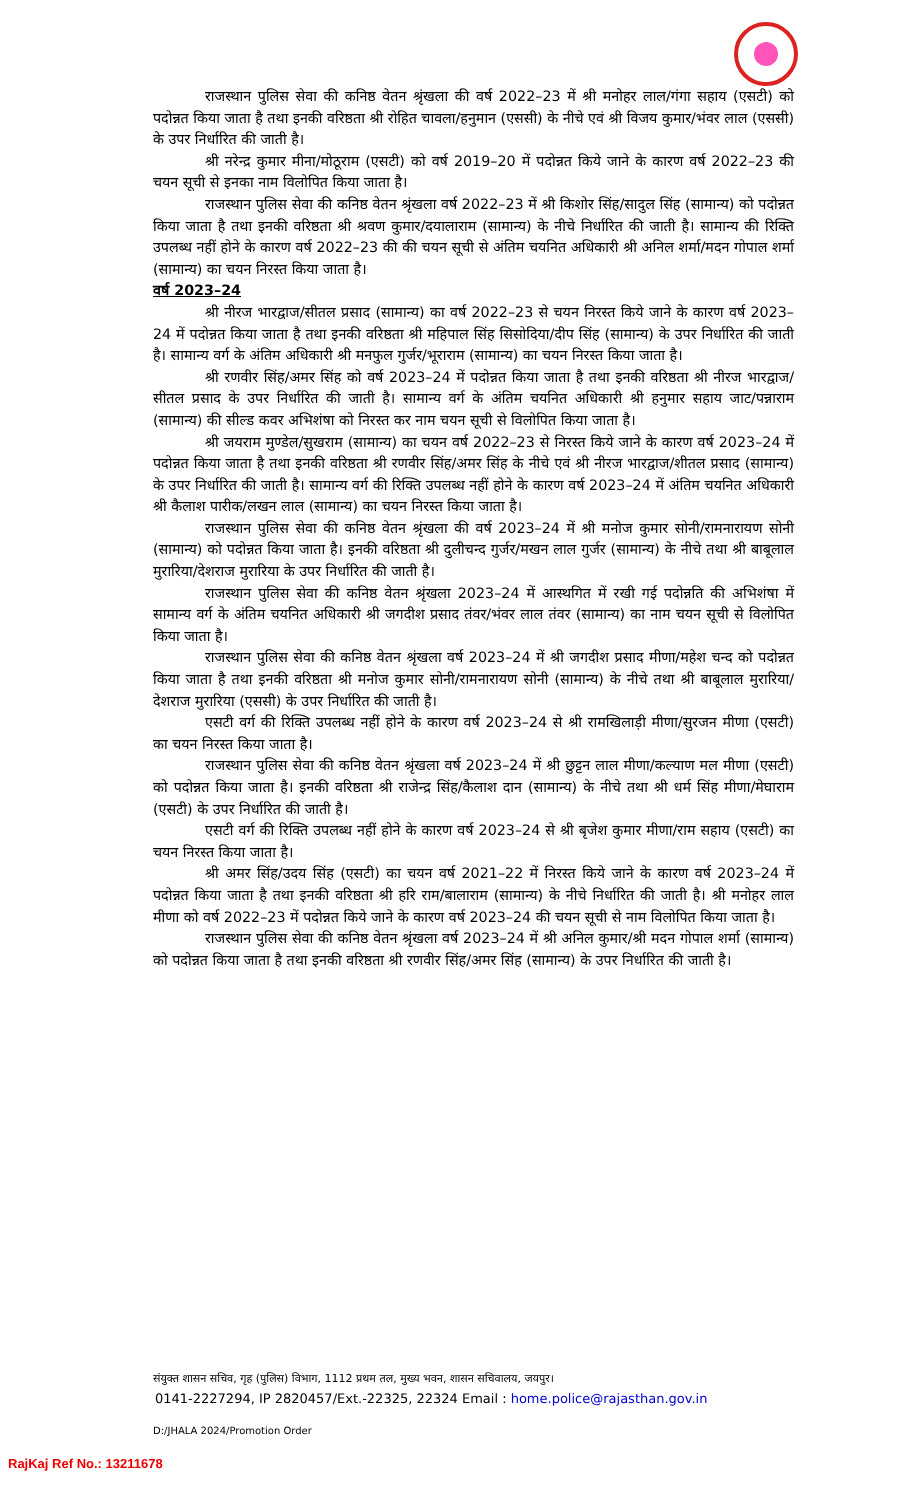राजस्थान पुलिस सेवा की कनिष्ठ वेतन श्रृंखला की वर्ष 2022–23 में श्री मनोहर लाल/गंगा सहाय (एसटी) को पदोन्नत किया जाता है तथा इनकी वरिष्ठता श्री रोहित चावला/हनुमान (एससी) के नीचे एवं श्री विजय कुमार/भंवर लाल (एससी) के उपर निर्धारित की जाती है।
श्री नरेन्द्र कुमार मीना/मोठूराम (एसटी) को वर्ष 2019–20 में पदोन्नत किये जाने के कारण वर्ष 2022–23 की चयन सूची से इनका नाम विलोपित किया जाता है।
राजस्थान पुलिस सेवा की कनिष्ठ वेतन श्रृंखला वर्ष 2022–23 में श्री किशोर सिंह/सादुल सिंह (सामान्य) को पदोन्नत किया जाता है तथा इनकी वरिष्ठता श्री श्रवण कुमार/दयालाराम (सामान्य) के नीचे निर्धारित की जाती है। सामान्य की रिक्ति उपलब्ध नहीं होने के कारण वर्ष 2022–23 की की चयन सूची से अंतिम चयनित अधिकारी श्री अनिल शर्मा/मदन गोपाल शर्मा (सामान्य) का चयन निरस्त किया जाता है।
वर्ष 2023–24
श्री नीरज भारद्वाज/सीतल प्रसाद (सामान्य) का वर्ष 2022–23 से चयन निरस्त किये जाने के कारण वर्ष 2023–24 में पदोन्नत किया जाता है तथा इनकी वरिष्ठता श्री महिपाल सिंह सिसोदिया/दीप सिंह (सामान्य) के उपर निर्धारित की जाती है। सामान्य वर्ग के अंतिम अधिकारी श्री मनफुल गुर्जर/भूराराम (सामान्य) का चयन निरस्त किया जाता है।
श्री रणवीर सिंह/अमर सिंह को वर्ष 2023–24 में पदोन्नत किया जाता है तथा इनकी वरिष्ठता श्री नीरज भारद्वाज/सीतल प्रसाद के उपर निर्धारित की जाती है। सामान्य वर्ग के अंतिम चयनित अधिकारी श्री हनुमार सहाय जाट/पन्नाराम (सामान्य) की सील्ड कवर अभिशंषा को निरस्त कर नाम चयन सूची से विलोपित किया जाता है।
श्री जयराम मुण्डेल/सुखराम (सामान्य) का चयन वर्ष 2022–23 से निरस्त किये जाने के कारण वर्ष 2023–24 में पदोन्नत किया जाता है तथा इनकी वरिष्ठता श्री रणवीर सिंह/अमर सिंह के नीचे एवं श्री नीरज भारद्वाज/शीतल प्रसाद (सामान्य) के उपर निर्धारित की जाती है। सामान्य वर्ग की रिक्ति उपलब्ध नहीं होने के कारण वर्ष 2023–24 में अंतिम चयनित अधिकारी श्री कैलाश पारीक/लखन लाल (सामान्य) का चयन निरस्त किया जाता है।
राजस्थान पुलिस सेवा की कनिष्ठ वेतन श्रृंखला की वर्ष 2023–24 में श्री मनोज कुमार सोनी/रामनारायण सोनी (सामान्य) को पदोन्नत किया जाता है। इनकी वरिष्ठता श्री दुलीचन्द गुर्जर/मखन लाल गुर्जर (सामान्य) के नीचे तथा श्री बाबूलाल मुरारिया/देशराज मुरारिया के उपर निर्धारित की जाती है।
राजस्थान पुलिस सेवा की कनिष्ठ वेतन श्रृंखला 2023–24 में आस्थगित में रखी गई पदोन्नति की अभिशंषा में सामान्य वर्ग के अंतिम चयनित अधिकारी श्री जगदीश प्रसाद तंवर/भंवर लाल तंवर (सामान्य) का नाम चयन सूची से विलोपित किया जाता है।
राजस्थान पुलिस सेवा की कनिष्ठ वेतन श्रृंखला वर्ष 2023–24 में श्री जगदीश प्रसाद मीणा/महेश चन्द को पदोन्नत किया जाता है तथा इनकी वरिष्ठता श्री मनोज कुमार सोनी/रामनारायण सोनी (सामान्य) के नीचे तथा श्री बाबूलाल मुरारिया/देशराज मुरारिया (एससी) के उपर निर्धारित की जाती है।
एसटी वर्ग की रिक्ति उपलब्ध नहीं होने के कारण वर्ष 2023–24 से श्री रामखिलाड़ी मीणा/सुरजन मीणा (एसटी) का चयन निरस्त किया जाता है।
राजस्थान पुलिस सेवा की कनिष्ठ वेतन श्रृंखला वर्ष 2023–24 में श्री छुट्टन लाल मीणा/कल्याण मल मीणा (एसटी) को पदोन्नत किया जाता है। इनकी वरिष्ठता श्री राजेन्द्र सिंह/कैलाश दान (सामान्य) के नीचे तथा श्री धर्म सिंह मीणा/मेघाराम (एसटी) के उपर निर्धारित की जाती है।
एसटी वर्ग की रिक्ति उपलब्ध नहीं होने के कारण वर्ष 2023–24 से श्री बृजेश कुमार मीणा/राम सहाय (एसटी) का चयन निरस्त किया जाता है।
श्री अमर सिंह/उदय सिंह (एसटी) का चयन वर्ष 2021–22 में निरस्त किये जाने के कारण वर्ष 2023–24 में पदोन्नत किया जाता है तथा इनकी वरिष्ठता श्री हरि राम/बालाराम (सामान्य) के नीचे निर्धारित की जाती है। श्री मनोहर लाल मीणा को वर्ष 2022–23 में पदोन्नत किये जाने के कारण वर्ष 2023–24 की चयन सूची से नाम विलोपित किया जाता है।
राजस्थान पुलिस सेवा की कनिष्ठ वेतन श्रृंखला वर्ष 2023–24 में श्री अनिल कुमार/श्री मदन गोपाल शर्मा (सामान्य) को पदोन्नत किया जाता है तथा इनकी वरिष्ठता श्री रणवीर सिंह/अमर सिंह (सामान्य) के उपर निर्धारित की जाती है।
संयुक्त शासन सचिव, गृह (पुलिस) विभाग, 1112 प्रथम तल, मुख्य भवन, शासन सचिवालय, जयपुर।
0141-2227294, IP 2820457/Ext.-22325, 22324 Email : home.police@rajasthan.gov.in
D:/JHALA 2024/Promotion Order
RajKaj Ref No.: 13211678